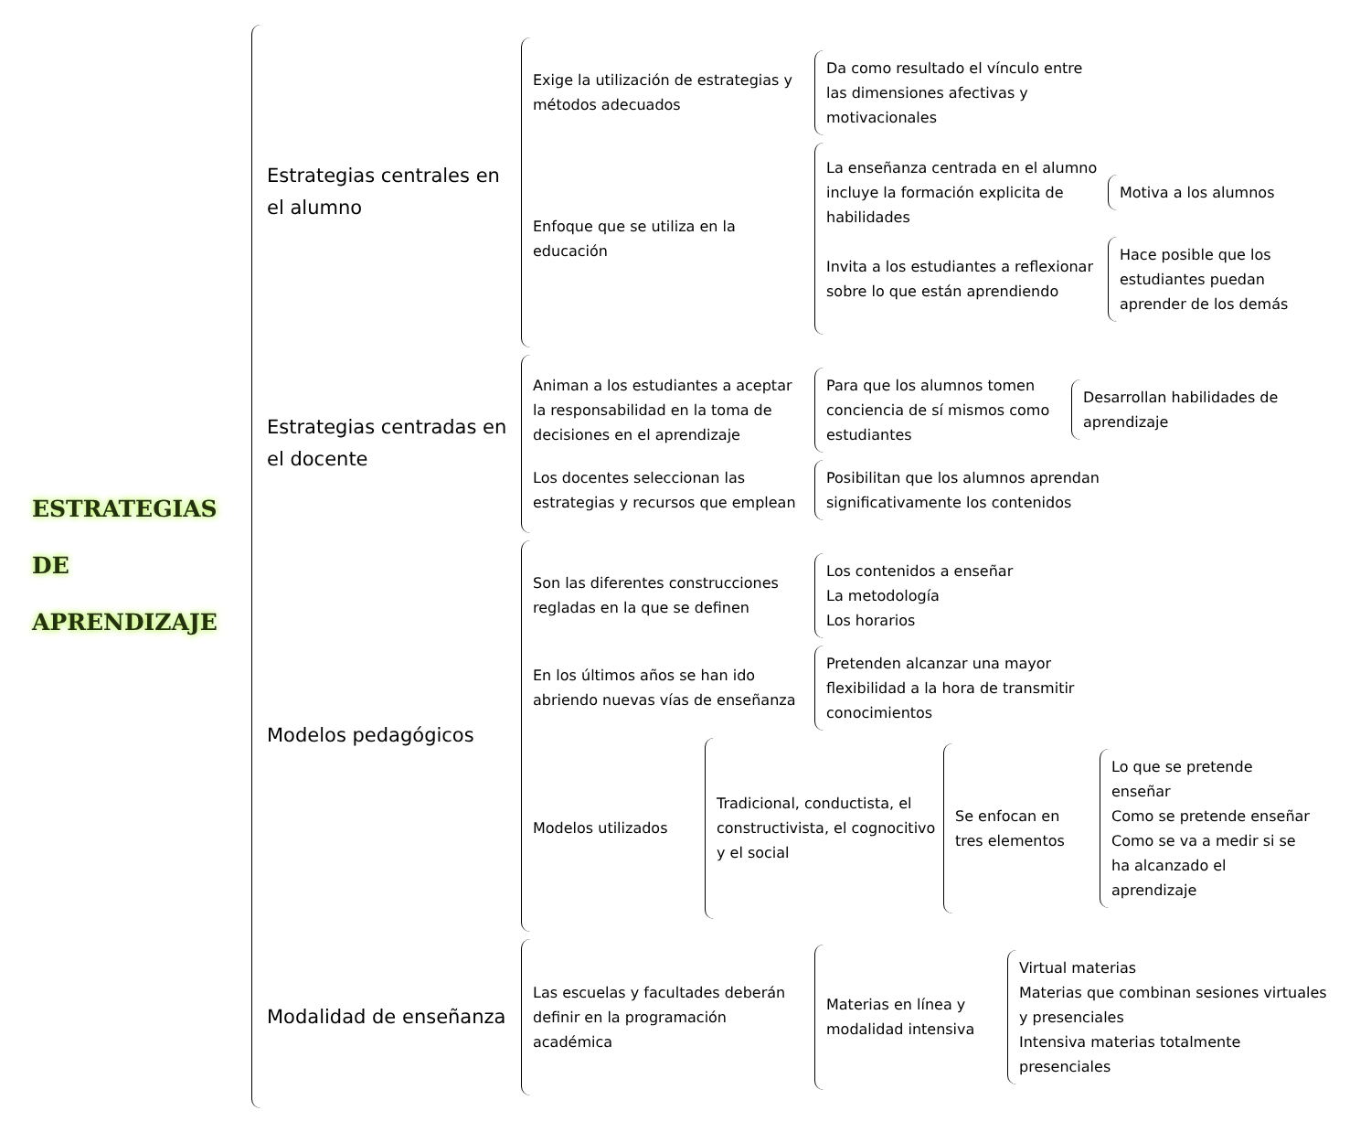ESTRATEGIAS
DE
APRENDIZAJE
Estrategias centrales en el alumno
Exige la utilización de estrategias y métodos adecuados
Da como resultado el vínculo entre las dimensiones afectivas y motivacionales
Enfoque que se utiliza en la educación
La enseñanza centrada en el alumno incluye la formación explicita de habilidades
Motiva a los alumnos
Invita a los estudiantes a reflexionar sobre lo que están aprendiendo
Hace posible que los estudiantes puedan aprender de los demás
Estrategias centradas en el docente
Animan a los estudiantes a aceptar la responsabilidad en la toma de decisiones en el aprendizaje
Para que los alumnos tomen conciencia de sí mismos como estudiantes
Desarrollan habilidades de aprendizaje
Los docentes seleccionan las estrategias y recursos que emplean
Posibilitan que los alumnos aprendan significativamente los contenidos
Modelos pedagógicos
Son las diferentes construcciones regladas en la que se definen
Los contenidos a enseñar
La metodología
Los horarios
En los últimos años se han ido abriendo nuevas vías de enseñanza
Pretenden alcanzar una mayor flexibilidad a la hora de transmitir conocimientos
Modelos utilizados
Tradicional, conductista, el constructivista, el cognocitivo y el social
Se enfocan en tres elementos
Lo que se pretende enseñar
Como se pretende enseñar
Como se va a medir si se ha alcanzado el aprendizaje
Modalidad de enseñanza
Las escuelas y facultades deberán definir en la programación académica
Materias en línea y modalidad intensiva
Virtual materias
Materias que combinan sesiones virtuales y presenciales
Intensiva materias totalmente presenciales